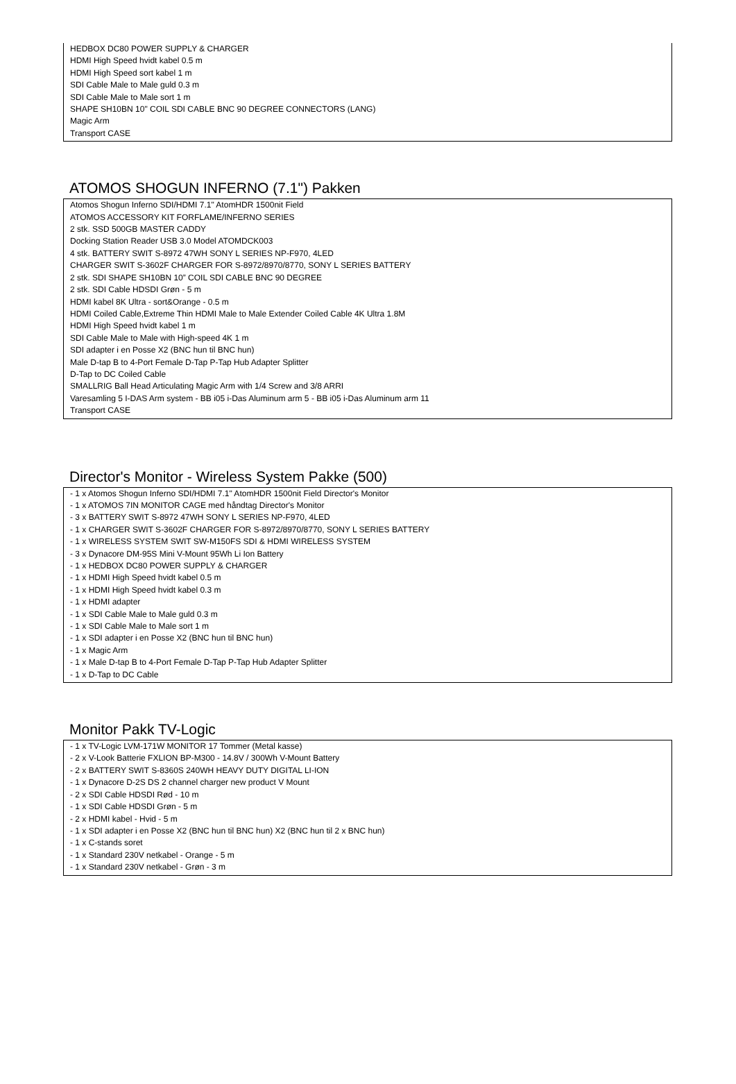HEDBOX DC80 POWER SUPPLY & CHARGER
HDMI High Speed hvidt kabel 0.5 m
HDMI High Speed sort kabel 1 m
SDI Cable Male to Male guld 0.3 m
SDI Cable Male to Male sort 1 m
SHAPE SH10BN 10" COIL SDI CABLE BNC 90 DEGREE CONNECTORS (LANG)
Magic Arm
Transport CASE
ATOMOS SHOGUN INFERNO (7.1") Pakken
Atomos Shogun Inferno SDI/HDMI 7.1" AtomHDR 1500nit Field
ATOMOS ACCESSORY KIT FORFLAME/INFERNO SERIES
2 stk. SSD 500GB MASTER CADDY
Docking Station Reader USB 3.0 Model ATOMDCK003
4 stk. BATTERY SWIT S-8972 47WH SONY L SERIES NP-F970, 4LED
CHARGER SWIT S-3602F CHARGER FOR S-8972/8970/8770, SONY L SERIES BATTERY
2 stk. SDI SHAPE SH10BN 10” COIL SDI CABLE BNC 90 DEGREE
2 stk. SDI Cable HDSDI Grøn - 5 m
HDMI kabel 8K Ultra - sort&Orange - 0.5 m
HDMI Coiled Cable,Extreme Thin HDMI Male to Male Extender Coiled Cable 4K Ultra 1.8M
HDMI High Speed hvidt kabel 1 m
SDI Cable Male to Male with High-speed 4K 1 m
SDI adapter i en Posse X2 (BNC hun til BNC hun)
Male D-tap B to 4-Port Female D-Tap P-Tap Hub Adapter Splitter
D-Tap to DC Coiled Cable
SMALLRIG Ball Head Articulating Magic Arm with 1/4 Screw and 3/8 ARRI
Varesamling 5 I-DAS Arm system - BB i05 i-Das Aluminum arm 5 - BB i05 i-Das Aluminum arm 11
Transport CASE
Director's Monitor - Wireless System Pakke (500)
- 1 x Atomos Shogun Inferno SDI/HDMI 7.1" AtomHDR 1500nit Field Director's Monitor
- 1 x ATOMOS 7IN MONITOR CAGE med håndtag Director's Monitor
- 3 x BATTERY SWIT S-8972 47WH SONY L SERIES NP-F970, 4LED
- 1 x CHARGER SWIT S-3602F CHARGER FOR S-8972/8970/8770, SONY L SERIES BATTERY
- 1 x WIRELESS SYSTEM SWIT SW-M150FS SDI & HDMI WIRELESS SYSTEM
- 3 x Dynacore DM-95S Mini V-Mount 95Wh Li Ion Battery
- 1 x HEDBOX DC80 POWER SUPPLY & CHARGER
- 1 x HDMI High Speed hvidt kabel 0.5 m
- 1 x HDMI High Speed hvidt kabel 0.3 m
- 1 x HDMI adapter
- 1 x SDI Cable Male to Male guld 0.3 m
- 1 x SDI Cable Male to Male sort 1 m
- 1 x SDI adapter i en Posse X2 (BNC hun til BNC hun)
- 1 x Magic Arm
- 1 x Male D-tap B to 4-Port Female D-Tap P-Tap Hub Adapter Splitter
- 1 x D-Tap to DC Cable
Monitor Pakk TV-Logic
- 1 x TV-Logic LVM-171W MONITOR 17 Tommer (Metal kasse)
- 2 x V-Look Batterie FXLION BP-M300 - 14.8V / 300Wh V-Mount Battery
- 2 x BATTERY SWIT S-8360S 240WH HEAVY DUTY DIGITAL LI-ION
- 1 x Dynacore D-2S DS 2 channel charger new product V Mount
- 2 x SDI Cable HDSDI Rød - 10 m
- 1 x SDI Cable HDSDI Grøn - 5 m
- 2 x HDMI kabel - Hvid - 5 m
- 1 x SDI adapter i en Posse X2 (BNC hun til BNC hun) X2 (BNC hun til 2 x BNC hun)
- 1 x C-stands soret
- 1 x Standard 230V netkabel - Orange - 5 m
- 1 x Standard 230V netkabel - Grøn - 3 m